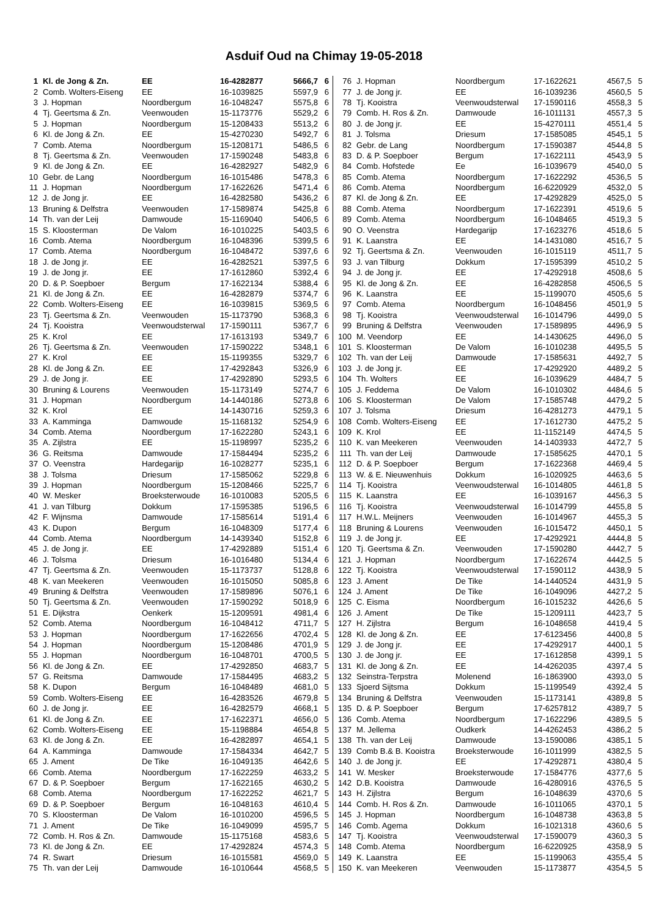Asduif Oud na Chimay 19-05-2018
| 1 | Kl. de Jong & Zn. | EE | 16-4282877 | 5666,7 | 6 |
| 2 | Comb. Wolters-Eiseng | EE | 16-1039825 | 5597,9 | 6 |
| 3 | J. Hopman | Noordbergum | 16-1048247 | 5575,8 | 6 |
| 4 | Tj. Geertsma & Zn. | Veenwouden | 15-1173776 | 5529,2 | 6 |
| 5 | J. Hopman | Noordbergum | 15-1208433 | 5513,2 | 6 |
| 6 | Kl. de Jong & Zn. | EE | 15-4270230 | 5492,7 | 6 |
| 7 | Comb. Atema | Noordbergum | 15-1208171 | 5486,5 | 6 |
| 8 | Tj. Geertsma & Zn. | Veenwouden | 17-1590248 | 5483,8 | 6 |
| 9 | Kl. de Jong & Zn. | EE | 16-4282927 | 5482,9 | 6 |
| 10 | Gebr. de Lang | Noordbergum | 16-1015486 | 5478,3 | 6 |
| 11 | J. Hopman | Noordbergum | 17-1622626 | 5471,4 | 6 |
| 12 | J. de Jong jr. | EE | 16-4282580 | 5436,2 | 6 |
| 13 | Bruning & Delfstra | Veenwouden | 17-1589874 | 5425,8 | 6 |
| 14 | Th. van der Leij | Damwoude | 15-1169040 | 5406,5 | 6 |
| 15 | S. Kloosterman | De Valom | 16-1010225 | 5403,5 | 6 |
| 16 | Comb. Atema | Noordbergum | 16-1048396 | 5399,5 | 6 |
| 17 | Comb. Atema | Noordbergum | 16-1048472 | 5397,6 | 6 |
| 18 | J. de Jong jr. | EE | 16-4282521 | 5397,5 | 6 |
| 19 | J. de Jong jr. | EE | 17-1612860 | 5392,4 | 6 |
| 20 | D. & P. Soepboer | Bergum | 17-1622134 | 5388,4 | 6 |
| 21 | Kl. de Jong & Zn. | EE | 16-4282879 | 5374,7 | 6 |
| 22 | Comb. Wolters-Eiseng | EE | 16-1039815 | 5369,5 | 6 |
| 23 | Tj. Geertsma & Zn. | Veenwouden | 15-1173790 | 5368,3 | 6 |
| 24 | Tj. Kooistra | Veenwoudsterwal | 17-1590111 | 5367,7 | 6 |
| 25 | K. Krol | EE | 17-1613193 | 5349,7 | 6 |
| 26 | Tj. Geertsma & Zn. | Veenwouden | 17-1590222 | 5348,1 | 6 |
| 27 | K. Krol | EE | 15-1199355 | 5329,7 | 6 |
| 28 | Kl. de Jong & Zn. | EE | 17-4292843 | 5326,9 | 6 |
| 29 | J. de Jong jr. | EE | 17-4292890 | 5293,5 | 6 |
| 30 | Bruning & Lourens | Veenwouden | 15-1173149 | 5274,7 | 6 |
| 31 | J. Hopman | Noordbergum | 14-1440186 | 5273,8 | 6 |
| 32 | K. Krol | EE | 14-1430716 | 5259,3 | 6 |
| 33 | A. Kamminga | Damwoude | 15-1168132 | 5254,9 | 6 |
| 34 | Comb. Atema | Noordbergum | 17-1622280 | 5243,1 | 6 |
| 35 | A. Zijlstra | EE | 15-1198997 | 5235,2 | 6 |
| 36 | G. Reitsma | Damwoude | 17-1584494 | 5235,2 | 6 |
| 37 | O. Veenstra | Hardegarijp | 16-1028277 | 5235,1 | 6 |
| 38 | J. Tolsma | Driesum | 17-1585062 | 5229,8 | 6 |
| 39 | J. Hopman | Noordbergum | 15-1208466 | 5225,7 | 6 |
| 40 | W. Mesker | Broeksterwoude | 16-1010083 | 5205,5 | 6 |
| 41 | J. van Tilburg | Dokkum | 17-1595385 | 5196,5 | 6 |
| 42 | F. Wijnsma | Damwoude | 17-1585614 | 5191,4 | 6 |
| 43 | K. Dupon | Bergum | 16-1048309 | 5177,4 | 6 |
| 44 | Comb. Atema | Noordbergum | 14-1439340 | 5152,8 | 6 |
| 45 | J. de Jong jr. | EE | 17-4292889 | 5151,4 | 6 |
| 46 | J. Tolsma | Driesum | 16-1016480 | 5134,4 | 6 |
| 47 | Tj. Geertsma & Zn. | Veenwouden | 15-1173737 | 5128,8 | 6 |
| 48 | K. van Meekeren | Veenwouden | 16-1015050 | 5085,8 | 6 |
| 49 | Bruning & Delfstra | Veenwouden | 17-1589896 | 5076,1 | 6 |
| 50 | Tj. Geertsma & Zn. | Veenwouden | 17-1590292 | 5018,9 | 6 |
| 51 | E. Dijkstra | Oenkerk | 15-1209591 | 4981,4 | 6 |
| 52 | Comb. Atema | Noordbergum | 16-1048412 | 4711,7 | 5 |
| 53 | J. Hopman | Noordbergum | 17-1622656 | 4702,4 | 5 |
| 54 | J. Hopman | Noordbergum | 15-1208486 | 4701,9 | 5 |
| 55 | J. Hopman | Noordbergum | 16-1048701 | 4700,5 | 5 |
| 56 | Kl. de Jong & Zn. | EE | 17-4292850 | 4683,7 | 5 |
| 57 | G. Reitsma | Damwoude | 17-1584495 | 4683,2 | 5 |
| 58 | K. Dupon | Bergum | 16-1048489 | 4681,0 | 5 |
| 59 | Comb. Wolters-Eiseng | EE | 16-4283526 | 4679,8 | 5 |
| 60 | J. de Jong jr. | EE | 16-4282579 | 4668,1 | 5 |
| 61 | Kl. de Jong & Zn. | EE | 17-1622371 | 4656,0 | 5 |
| 62 | Comb. Wolters-Eiseng | EE | 15-1198884 | 4654,8 | 5 |
| 63 | Kl. de Jong & Zn. | EE | 16-4282897 | 4654,1 | 5 |
| 64 | A. Kamminga | Damwoude | 17-1584334 | 4642,7 | 5 |
| 65 | J. Ament | De Tike | 16-1049135 | 4642,6 | 5 |
| 66 | Comb. Atema | Noordbergum | 17-1622259 | 4633,2 | 5 |
| 67 | D. & P. Soepboer | Bergum | 17-1622165 | 4630,2 | 5 |
| 68 | Comb. Atema | Noordbergum | 17-1622252 | 4621,7 | 5 |
| 69 | D. & P. Soepboer | Bergum | 16-1048163 | 4610,4 | 5 |
| 70 | S. Kloosterman | De Valom | 16-1010200 | 4596,5 | 5 |
| 71 | J. Ament | De Tike | 16-1049099 | 4595,7 | 5 |
| 72 | Comb. H. Ros & Zn. | Damwoude | 15-1175168 | 4583,6 | 5 |
| 73 | Kl. de Jong & Zn. | EE | 17-4292824 | 4574,3 | 5 |
| 74 | R. Swart | Driesum | 16-1015581 | 4569,0 | 5 |
| 75 | Th. van der Leij | Damwoude | 16-1010644 | 4568,5 | 5 |
| 76 | J. Hopman | Noordbergum | 17-1622621 | 4567,5 | 5 |
| 77 | J. de Jong jr. | EE | 16-1039236 | 4560,5 | 5 |
| 78 | Tj. Kooistra | Veenwoudsterwal | 17-1590116 | 4558,3 | 5 |
| 79 | Comb. H. Ros & Zn. | Damwoude | 16-1011131 | 4557,3 | 5 |
| 80 | J. de Jong jr. | EE | 15-4270111 | 4551,4 | 5 |
| 81 | J. Tolsma | Driesum | 17-1585085 | 4545,1 | 5 |
| 82 | Gebr. de Lang | Noordbergum | 17-1590387 | 4544,8 | 5 |
| 83 | D. & P. Soepboer | Bergum | 17-1622111 | 4543,9 | 5 |
| 84 | Comb. Hofstede | Ee | 16-1039679 | 4540,0 | 5 |
| 85 | Comb. Atema | Noordbergum | 17-1622292 | 4536,5 | 5 |
| 86 | Comb. Atema | Noordbergum | 16-6220929 | 4532,0 | 5 |
| 87 | Kl. de Jong & Zn. | EE | 17-4292829 | 4525,0 | 5 |
| 88 | Comb. Atema | Noordbergum | 17-1622391 | 4519,6 | 5 |
| 89 | Comb. Atema | Noordbergum | 16-1048465 | 4519,3 | 5 |
| 90 | O. Veenstra | Hardegarijp | 17-1623276 | 4518,6 | 5 |
| 91 | K. Laanstra | EE | 14-1431080 | 4516,7 | 5 |
| 92 | Tj. Geertsma & Zn. | Veenwouden | 16-1015119 | 4511,7 | 5 |
| 93 | J. van Tilburg | Dokkum | 17-1595399 | 4510,2 | 5 |
| 94 | J. de Jong jr. | EE | 17-4292918 | 4508,6 | 5 |
| 95 | Kl. de Jong & Zn. | EE | 16-4282858 | 4506,5 | 5 |
| 96 | K. Laanstra | EE | 15-1199070 | 4505,6 | 5 |
| 97 | Comb. Atema | Noordbergum | 16-1048456 | 4501,9 | 5 |
| 98 | Tj. Kooistra | Veenwoudsterwal | 16-1014796 | 4499,0 | 5 |
| 99 | Bruning & Delfstra | Veenwouden | 17-1589895 | 4496,9 | 5 |
| 100 | M. Veendorp | EE | 14-1430625 | 4496,0 | 5 |
| 101 | S. Kloosterman | De Valom | 16-1010238 | 4495,5 | 5 |
| 102 | Th. van der Leij | Damwoude | 17-1585631 | 4492,7 | 5 |
| 103 | J. de Jong jr. | EE | 17-4292920 | 4489,2 | 5 |
| 104 | Th. Wolters | EE | 16-1039629 | 4484,7 | 5 |
| 105 | J. Feddema | De Valom | 16-1010302 | 4484,6 | 5 |
| 106 | S. Kloosterman | De Valom | 17-1585748 | 4479,2 | 5 |
| 107 | J. Tolsma | Driesum | 16-4281273 | 4479,1 | 5 |
| 108 | Comb. Wolters-Eiseng | EE | 17-1612730 | 4475,2 | 5 |
| 109 | K. Krol | EE | 11-1152149 | 4474,5 | 5 |
| 110 | K. van Meekeren | Veenwouden | 14-1403933 | 4472,7 | 5 |
| 111 | Th. van der Leij | Damwoude | 17-1585625 | 4470,1 | 5 |
| 112 | D. & P. Soepboer | Bergum | 17-1622368 | 4469,4 | 5 |
| 113 | W. & E. Nieuwenhuis | Dokkum | 16-1020925 | 4463,6 | 5 |
| 114 | Tj. Kooistra | Veenwoudsterwal | 16-1014805 | 4461,8 | 5 |
| 115 | K. Laanstra | EE | 16-1039167 | 4456,3 | 5 |
| 116 | Tj. Kooistra | Veenwoudsterwal | 16-1014799 | 4455,8 | 5 |
| 117 | H.W.L. Meijners | Veenwouden | 16-1014967 | 4455,3 | 5 |
| 118 | Bruning & Lourens | Veenwouden | 16-1015472 | 4450,1 | 5 |
| 119 | J. de Jong jr. | EE | 17-4292921 | 4444,8 | 5 |
| 120 | Tj. Geertsma & Zn. | Veenwouden | 17-1590280 | 4442,7 | 5 |
| 121 | J. Hopman | Noordbergum | 17-1622674 | 4442,5 | 5 |
| 122 | Tj. Kooistra | Veenwoudsterwal | 17-1590112 | 4438,9 | 5 |
| 123 | J. Ament | De Tike | 14-1440524 | 4431,9 | 5 |
| 124 | J. Ament | De Tike | 16-1049096 | 4427,2 | 5 |
| 125 | C. Eisma | Noordbergum | 16-1015232 | 4426,6 | 5 |
| 126 | J. Ament | De Tike | 15-1209111 | 4423,7 | 5 |
| 127 | H. Zijlstra | Bergum | 16-1048658 | 4419,4 | 5 |
| 128 | Kl. de Jong & Zn. | EE | 17-6123456 | 4400,8 | 5 |
| 129 | J. de Jong jr. | EE | 17-4292917 | 4400,1 | 5 |
| 130 | J. de Jong jr. | EE | 17-1612858 | 4399,1 | 5 |
| 131 | Kl. de Jong & Zn. | EE | 14-4262035 | 4397,4 | 5 |
| 132 | Seinstra-Terpstra | Molenend | 16-1863900 | 4393,0 | 5 |
| 133 | Sjoerd Sijtsma | Dokkum | 15-1199549 | 4392,4 | 5 |
| 134 | Bruning & Delfstra | Veenwouden | 15-1173141 | 4389,8 | 5 |
| 135 | D. & P. Soepboer | Bergum | 17-6257812 | 4389,7 | 5 |
| 136 | Comb. Atema | Noordbergum | 17-1622296 | 4389,5 | 5 |
| 137 | M. Jellema | Oudkerk | 14-4262453 | 4386,2 | 5 |
| 138 | Th. van der Leij | Damwoude | 13-1590086 | 4385,1 | 5 |
| 139 | Comb B.& B. Kooistra | Broeksterwoude | 16-1011999 | 4382,5 | 5 |
| 140 | J. de Jong jr. | EE | 17-4292871 | 4380,4 | 5 |
| 141 | W. Mesker | Broeksterwoude | 17-1584776 | 4377,6 | 5 |
| 142 | D.B. Kooistra | Damwoude | 16-4280916 | 4376,5 | 5 |
| 143 | H. Zijlstra | Bergum | 16-1048639 | 4370,6 | 5 |
| 144 | Comb. H. Ros & Zn. | Damwoude | 16-1011065 | 4370,1 | 5 |
| 145 | J. Hopman | Noordbergum | 16-1048738 | 4363,8 | 5 |
| 146 | Comb. Agema | Dokkum | 16-1021318 | 4360,6 | 5 |
| 147 | Tj. Kooistra | Veenwoudsterwal | 17-1590079 | 4360,3 | 5 |
| 148 | Comb. Atema | Noordbergum | 16-6220925 | 4358,9 | 5 |
| 149 | K. Laanstra | EE | 15-1199063 | 4355,4 | 5 |
| 150 | K. van Meekeren | Veenwouden | 15-1173877 | 4354,5 | 5 |